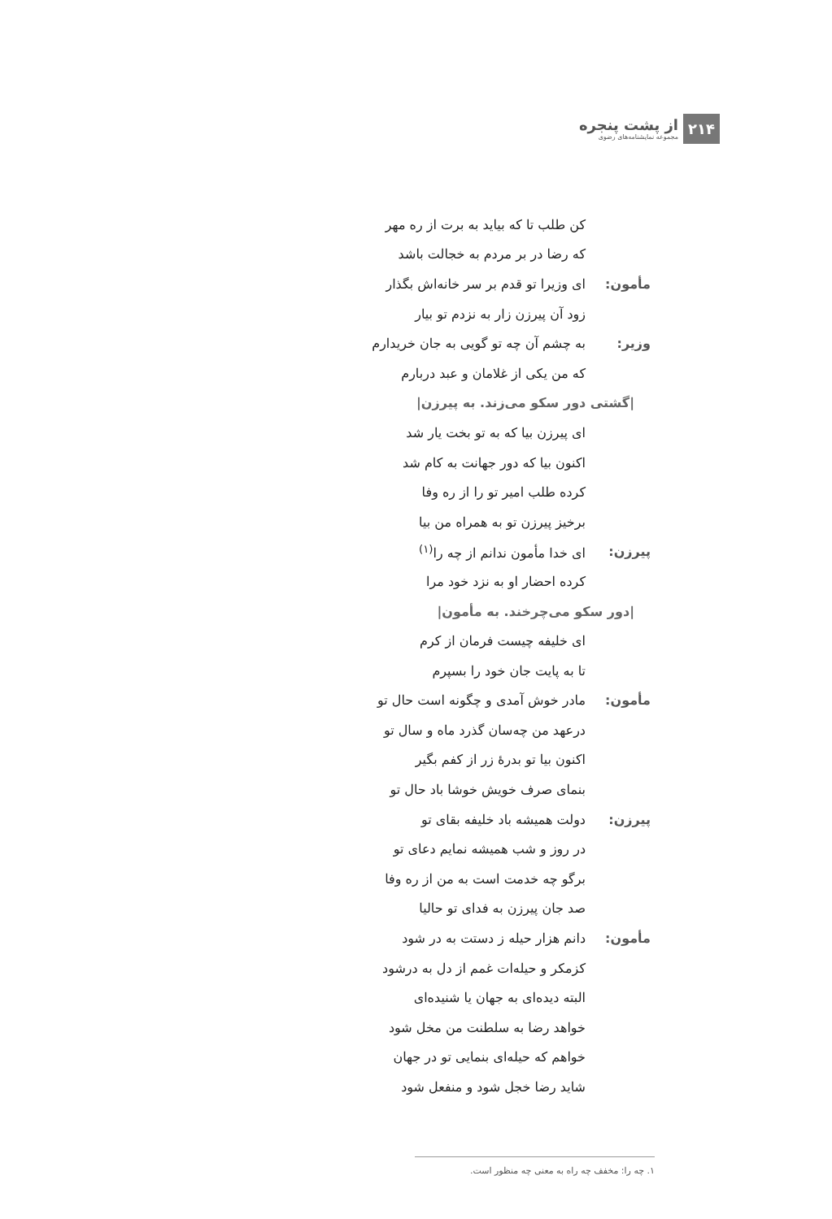۲۱۴
از پشت پنجره
مجموعه نمایشنامه‌های رضوی
کن طلب تا که بیاید به برت از ره مهر
که رضا در بر مردم به خجالت باشد
مأمون:
ای وزیرا تو قدم بر سر خانه‌اش بگذار
زود آن پیرزن زار به نزدم تو بیار
وزیر:
به چشم آن چه تو گویی به جان خریدارم
که من یکی از غلامان و عبد دربارم
|گشتی دور سکو می‌زند. به پیرزن|
ای پیرزن بیا که به تو بخت یار شد
اکنون بیا که دور جهانت به کام شد
کرده طلب امیر تو را از ره وفا
برخیز پیرزن تو به همراه من بیا
پیرزن: ای خدا مأمون ندانم از چه را<sup>(۱)</sup>
کرده احضار او به نزد خود مرا
|دور سکو می‌چرخند. به مأمون|
ای خلیفه چیست فرمان از کرم
تا به پایت جان خود را بسپرم
مأمون:
مادر خوش آمدی و چگونه است حال تو
درعهد من چه‌سان گذرد ماه و سال تو
اکنون بیا تو بدرهٔ زر از کفم بگیر
بنمای صرف خویش خوشا باد حال تو
پیرزن: دولت همیشه باد خلیفه بقای تو
در روز و شب همیشه نمایم دعای تو
برگو چه خدمت است به من از ره وفا
صد جان پیرزن به فدای تو حالیا
مأمون: دانم هزار حیله ز دستت به در شود
کزمکر و حیله‌ات غمم از دل به درشود
البته دیده‌ای به جهان یا شنیده‌ای
خواهد رضا به سلطنت من مخل شود
خواهم که حیله‌ای بنمایی تو در جهان
شاید رضا خجل شود و منفعل شود
۱. چه را: مخفف چه راه به معنی چه منظور است.